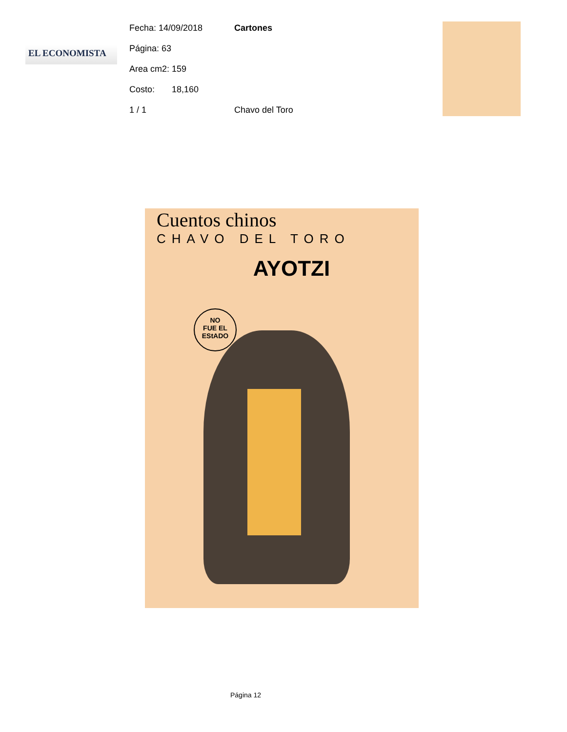EL ECONOMISTA
Fecha: 14/09/2018 Cartones
Página: 63
Area cm2: 159
Costo: 18,160
1 / 1 Chavo del Toro
Cuentos chinos
CHAVO DEL TORO
AYOTZI
NO
FUE EL
EStADO
Página 12